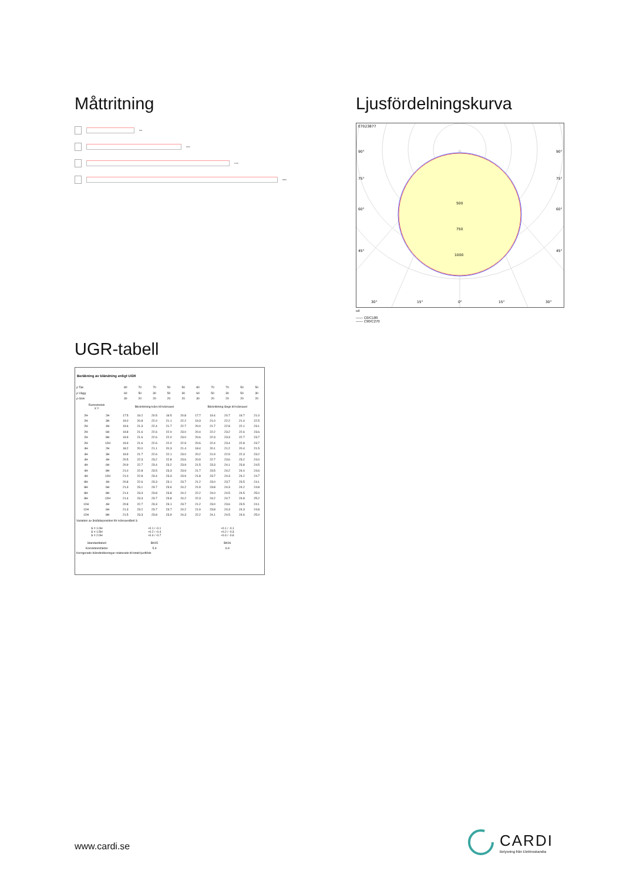Måttritning
570
1170
1770
2370
Ljusfördelningskurva
E7023877
90°
90°
75°
75°
60°
60°
45°
45°
500
750
1000
30°
15°
0°
15°
30°
cd
—— C0/C180
—— C90/C270
UGR-tabell
| Beräkning av bländning enligt UGR | | | | | | | | | | | |
| ρ Tak | | 80 | 70 | 70 | 50 | 50 | 80 | 70 | 70 | 50 | 50 |
| ρ Vägg | | 60 | 50 | 30 | 50 | 30 | 60 | 50 | 30 | 50 | 30 |
| ρ Golv | | 30 | 20 | 20 | 20 | 20 | 30 | 20 | 20 | 20 | 20 |
| Rumsstorlek X Y | | Blickriktning tvärs till tvärsaxel | | | | | Blickriktning längs till tvärsaxel | | | | |
| 2H | 2H | 17.5 | 19.2 | 20.5 | 19.5 | 20.8 | 17.7 | 19.4 | 20.7 | 19.7 | 21.0 |
| 2H | 3H | 19.0 | 20.8 | 22.0 | 21.1 | 22.2 | 19.3 | 21.0 | 22.2 | 21.4 | 22.5 |
| 2H | 4H | 19.6 | 21.3 | 22.4 | 21.7 | 22.7 | 20.0 | 21.7 | 22.8 | 22.1 | 23.1 |
| 2H | 6H | 19.8 | 21.6 | 22.6 | 22.0 | 23.0 | 20.4 | 22.2 | 23.2 | 22.6 | 23.6 |
| 2H | 8H | 19.9 | 21.6 | 22.6 | 22.0 | 23.0 | 20.6 | 22.3 | 23.3 | 22.7 | 23.7 |
| 2H | 12H | 19.9 | 21.6 | 22.6 | 22.0 | 22.9 | 20.6 | 22.4 | 23.4 | 22.8 | 23.7 |
| 4H | 2H | 18.2 | 20.0 | 21.1 | 20.3 | 21.4 | 18.4 | 20.1 | 21.2 | 20.4 | 21.5 |
| 4H | 3H | 19.9 | 21.7 | 22.6 | 22.1 | 23.0 | 20.2 | 21.9 | 22.9 | 22.3 | 23.2 |
| 4H | 4H | 20.5 | 22.3 | 23.2 | 22.8 | 23.6 | 20.9 | 22.7 | 23.6 | 23.2 | 24.0 |
| 4H | 6H | 20.9 | 22.7 | 23.4 | 23.2 | 23.9 | 21.5 | 23.3 | 24.1 | 23.8 | 24.5 |
| 4H | 8H | 21.0 | 22.8 | 23.5 | 23.3 | 23.9 | 21.7 | 23.5 | 24.2 | 24.0 | 24.6 |
| 4H | 12H | 21.0 | 22.8 | 23.4 | 23.3 | 23.9 | 21.8 | 23.7 | 24.3 | 24.2 | 24.7 |
| 8H | 4H | 20.8 | 22.6 | 23.3 | 23.1 | 23.7 | 21.2 | 23.0 | 23.7 | 23.5 | 24.1 |
| 8H | 6H | 21.3 | 23.1 | 23.7 | 23.6 | 24.2 | 21.9 | 23.8 | 24.3 | 24.2 | 24.8 |
| 8H | 8H | 21.4 | 23.3 | 23.8 | 23.8 | 24.2 | 22.2 | 24.0 | 24.5 | 24.5 | 25.0 |
| 8H | 12H | 21.4 | 23.3 | 23.7 | 23.8 | 24.2 | 22.3 | 24.2 | 24.7 | 24.8 | 25.2 |
| 12H | 4H | 20.8 | 22.7 | 23.3 | 23.1 | 23.7 | 21.2 | 23.0 | 23.6 | 23.5 | 24.1 |
| 12H | 6H | 21.3 | 23.2 | 23.7 | 23.7 | 24.2 | 21.9 | 23.8 | 24.3 | 24.3 | 24.8 |
| 12H | 8H | 21.5 | 23.3 | 23.8 | 23.9 | 24.3 | 22.2 | 24.1 | 24.5 | 24.6 | 25.0 |
| Variation av åskådarposition för tvärsavstånd S | | | | | | | | | | | |
| S = 1.0H S = 1.5H S = 2.0H | | +0.1 / -0.1 +0.2 / -0.4 +0.4 / -0.7 | | | | | +0.1 / -0.1 +0.2 / -0.3 +0.4 / -0.6 | | | | |
| Standardtabell | | BK05 | | | | | BK06 | | | | |
| Korrektionsfaktor | | 5.9 | | | | | 6.9 | | | | |
| Korrigerade bländindikeringar relaterade till totalt ljusflöde | | | | | | | | | | | |
www.cardi.se
CARDI
Belysning från Elektroskandia